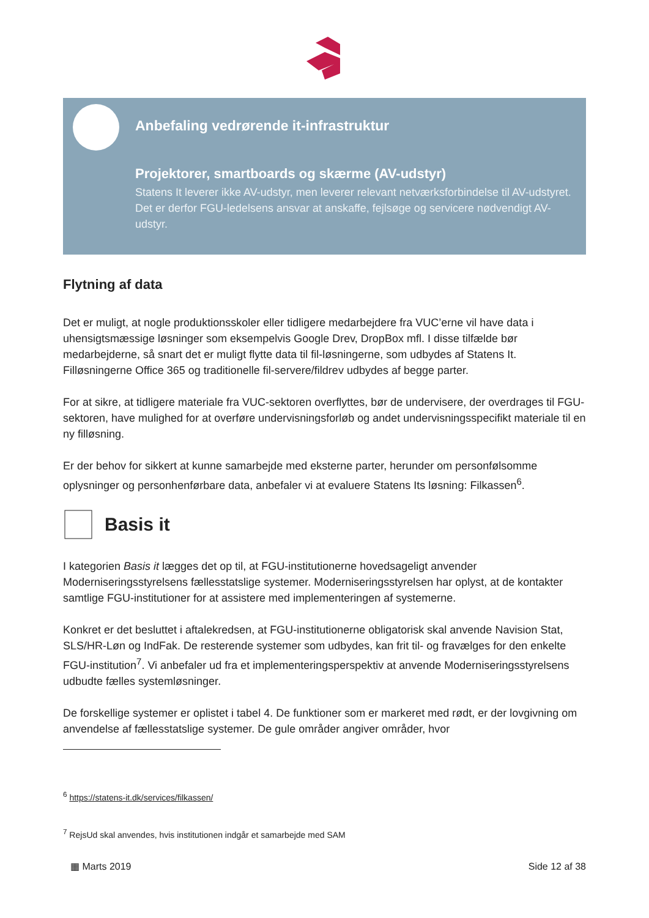Anbefaling vedrørende it-infrastruktur
Projektorer, smartboards og skærme (AV-udstyr)
Statens It leverer ikke AV-udstyr, men leverer relevant netværksforbindelse til AV-udstyret. Det er derfor FGU-ledelsens ansvar at anskaffe, fejlsøge og servicere nødvendigt AV-udstyr.
Flytning af data
Det er muligt, at nogle produktionsskoler eller tidligere medarbejdere fra VUC’erne vil have data i uhensigtsmæssige løsninger som eksempelvis Google Drev, DropBox mfl. I disse tilfælde bør medarbejderne, så snart det er muligt flytte data til fil-løsningerne, som udbydes af Statens It. Filløsningerne Office 365 og traditionelle fil-servere/fildrev udbydes af begge parter.
For at sikre, at tidligere materiale fra VUC-sektoren overflyttes, bør de undervisere, der overdrages til FGU-sektoren, have mulighed for at overføre undervisningsforløb og andet undervisningsspecifikt materiale til en ny filløsning.
Er der behov for sikkert at kunne samarbejde med eksterne parter, herunder om personfølsomme oplysninger og personhenførbare data, anbefaler vi at evaluere Statens Its løsning: Filkassen<sup>6</sup>.
Basis it
I kategorien Basis it lægges det op til, at FGU-institutionerne hovedsageligt anvender Moderniseringsstyrelsens fællesstatslige systemer. Moderniseringsstyrelsen har oplyst, at de kontakter samtlige FGU-institutioner for at assistere med implementeringen af systemerne.
Konkret er det besluttet i aftalekredsen, at FGU-institutionerne obligatorisk skal anvende Navision Stat, SLS/HR-Løn og IndFak. De resterende systemer som udbydes, kan frit til- og fravælges for den enkelte FGU-institution<sup>7</sup>. Vi anbefaler ud fra et implementeringsperspektiv at anvende Moderniseringsstyrelsens udbudte fælles systemløsninger.
De forskellige systemer er oplistet i tabel 4. De funktioner som er markeret med rødt, er der lovgivning om anvendelse af fællesstatslige systemer. De gule områder angiver områder, hvor
<sup>6</sup> https://statens-it.dk/services/filkassen/
<sup>7</sup> RejsUd skal anvendes, hvis institutionen indgår et samarbejde med SAM
▦ Marts 2019 Side 12 af 38